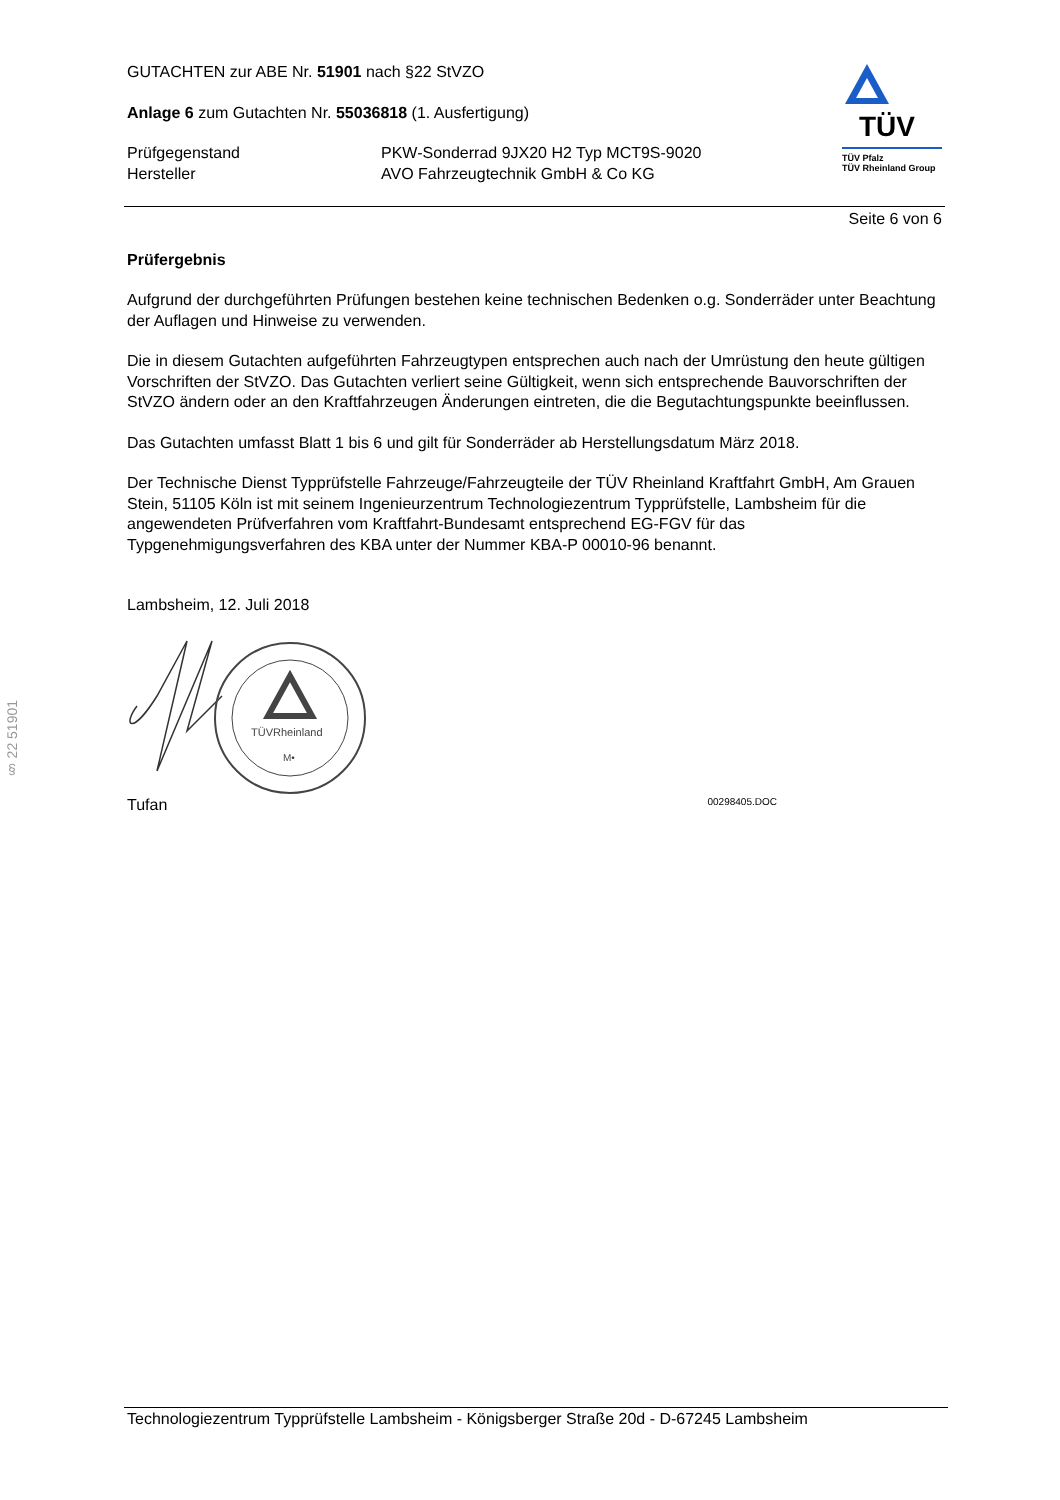§ 22 51901
TÜV
TÜV Pfalz
TÜV Rheinland Group
GUTACHTEN zur ABE Nr. 51901 nach §22 StVZO
Anlage 6 zum Gutachten Nr. 55036818 (1. Ausfertigung)
Prüfgegenstand
Hersteller
PKW-Sonderrad 9JX20 H2 Typ MCT9S-9020
AVO Fahrzeugtechnik GmbH & Co KG
Seite 6 von 6
Prüfergebnis
Aufgrund der durchgeführten Prüfungen bestehen keine technischen Bedenken o.g. Sonderräder unter Beachtung der Auflagen und Hinweise zu verwenden.
Die in diesem Gutachten aufgeführten Fahrzeugtypen entsprechen auch nach der Umrüstung den heute gültigen Vorschriften der StVZO. Das Gutachten verliert seine Gültigkeit, wenn sich entsprechende Bauvorschriften der StVZO ändern oder an den Kraftfahrzeugen Änderungen eintreten, die die Begutachtungspunkte beeinflussen.
Das Gutachten umfasst Blatt 1 bis 6 und gilt für Sonderräder ab Herstellungsdatum März 2018.
Der Technische Dienst Typprüfstelle Fahrzeuge/Fahrzeugteile der TÜV Rheinland Kraftfahrt GmbH, Am Grauen Stein, 51105 Köln ist mit seinem Ingenieurzentrum Technologiezentrum Typprüfstelle, Lambsheim für die angewendeten Prüfverfahren vom Kraftfahrt-Bundesamt entsprechend EG-FGV für das Typgenehmigungsverfahren des KBA unter der Nummer KBA-P 00010-96 benannt.
Lambsheim, 12. Juli 2018
TÜVRheinland
M•
Tufan 00298405.DOC
Technologiezentrum Typprüfstelle Lambsheim - Königsberger Straße 20d - D-67245 Lambsheim